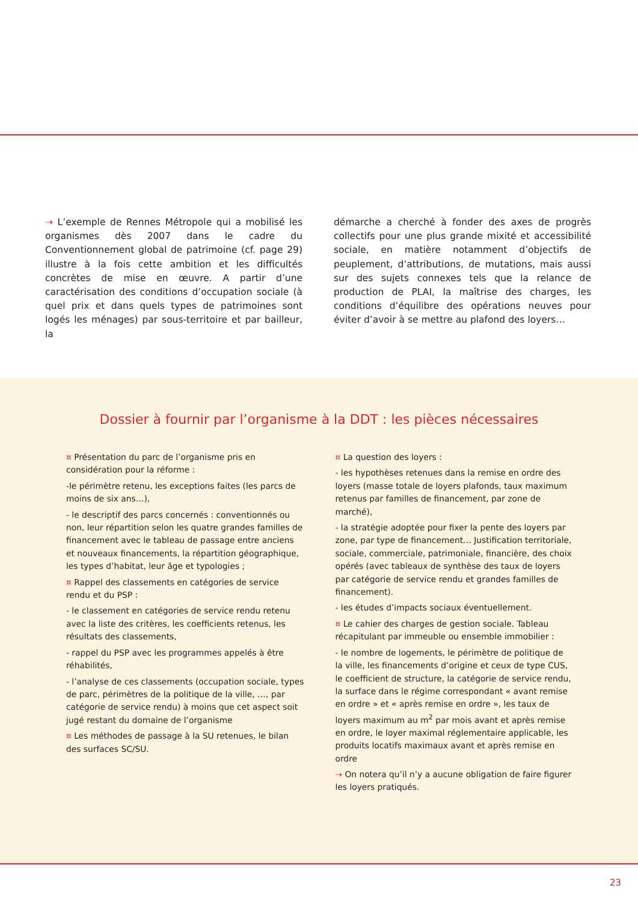⇢ L’exemple de Rennes Métropole qui a mobilisé les organismes dès 2007 dans le cadre du Conventionnement global de patrimoine (cf. page 29) illustre à la fois cette ambition et les difficultés concrètes de mise en œuvre. A partir d’une caractérisation des conditions d’occupation sociale (à quel prix et dans quels types de patrimoines sont logés les ménages) par sous-territoire et par bailleur, la
démarche a cherché à fonder des axes de progrès collectifs pour une plus grande mixité et accessibilité sociale, en matière notamment d’objectifs de peuplement, d’attributions, de mutations, mais aussi sur des sujets connexes tels que la relance de production de PLAI, la maîtrise des charges, les conditions d’équilibre des opérations neuves pour éviter d’avoir à se mettre au plafond des loyers…
Dossier à fournir par l’organisme à la DDT : les pièces nécessaires
¤ Présentation du parc de l’organisme pris en considération pour la réforme :
-le périmètre retenu, les exceptions faites (les parcs de moins de six ans…),
- le descriptif des parcs concernés : conventionnés ou non, leur répartition selon les quatre grandes familles de financement avec le tableau de passage entre anciens et nouveaux financements, la répartition géographique, les types d’habitat, leur âge et typologies ;
¤ Rappel des classements en catégories de service rendu et du PSP :
- le classement en catégories de service rendu retenu avec la liste des critères, les coefficients retenus, les résultats des classements,
- rappel du PSP avec les programmes appelés à être réhabilités,
- l’analyse de ces classements (occupation sociale, types de parc, périmètres de la politique de la ville, …, par catégorie de service rendu) à moins que cet aspect soit jugé restant du domaine de l’organisme
¤ Les méthodes de passage à la SU retenues, le bilan des surfaces SC/SU.
¤ La question des loyers :
- les hypothèses retenues dans la remise en ordre des loyers (masse totale de loyers plafonds, taux maximum retenus par familles de financement, par zone de marché),
- la stratégie adoptée pour fixer la pente des loyers par zone, par type de financement… Justification territoriale, sociale, commerciale, patrimoniale, financière, des choix opérés (avec tableaux de synthèse des taux de loyers par catégorie de service rendu et grandes familles de financement).
- les études d’impacts sociaux éventuellement.
¤ Le cahier des charges de gestion sociale. Tableau récapitulant par immeuble ou ensemble immobilier :
- le nombre de logements, le périmètre de politique de la ville, les financements d’origine et ceux de type CUS, le coefficient de structure, la catégorie de service rendu, la surface dans le régime correspondant « avant remise en ordre » et « après remise en ordre », les taux de loyers maximum au m<sup>2</sup> par mois avant et après remise en ordre, le loyer maximal réglementaire applicable, les produits locatifs maximaux avant et après remise en ordre
⇢ On notera qu’il n’y a aucune obligation de faire figurer les loyers pratiqués.
23